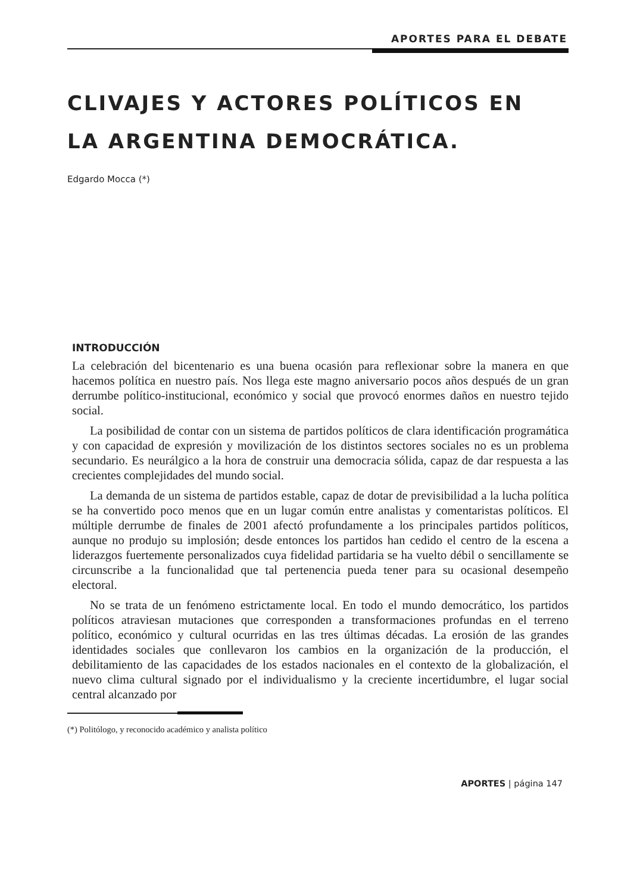APORTES PARA EL DEBATE
CLIVAJES Y ACTORES POLÍTICOS EN
LA ARGENTINA DEMOCRÁTICA.
Edgardo Mocca (*)
INTRODUCCIÓN
La celebración del bicentenario es una buena ocasión para reflexionar sobre la manera en que hacemos política en nuestro país. Nos llega este magno aniversario pocos años después de un gran derrumbe político-institucional, económico y social que provocó enormes daños en nuestro tejido social.
La posibilidad de contar con un sistema de partidos políticos de clara identificación programática y con capacidad de expresión y movilización de los distintos sectores sociales no es un problema secundario. Es neurálgico a la hora de construir una democracia sólida, capaz de dar respuesta a las crecientes complejidades del mundo social.
La demanda de un sistema de partidos estable, capaz de dotar de previsibilidad a la lucha política se ha convertido poco menos que en un lugar común entre analistas y comentaristas políticos. El múltiple derrumbe de finales de 2001 afectó profundamente a los principales partidos políticos, aunque no produjo su implosión; desde entonces los partidos han cedido el centro de la escena a liderazgos fuertemente personalizados cuya fidelidad partidaria se ha vuelto débil o sencillamente se circunscribe a la funcionalidad que tal pertenencia pueda tener para su ocasional desempeño electoral.
No se trata de un fenómeno estrictamente local. En todo el mundo democrático, los partidos políticos atraviesan mutaciones que corresponden a transformaciones profundas en el terreno político, económico y cultural ocurridas en las tres últimas décadas. La erosión de las grandes identidades sociales que conllevaron los cambios en la organización de la producción, el debilitamiento de las capacidades de los estados nacionales en el contexto de la globalización, el nuevo clima cultural signado por el individualismo y la creciente incertidumbre, el lugar social central alcanzado por
(*) Politólogo, y reconocido académico y analista político
APORTES | página 147